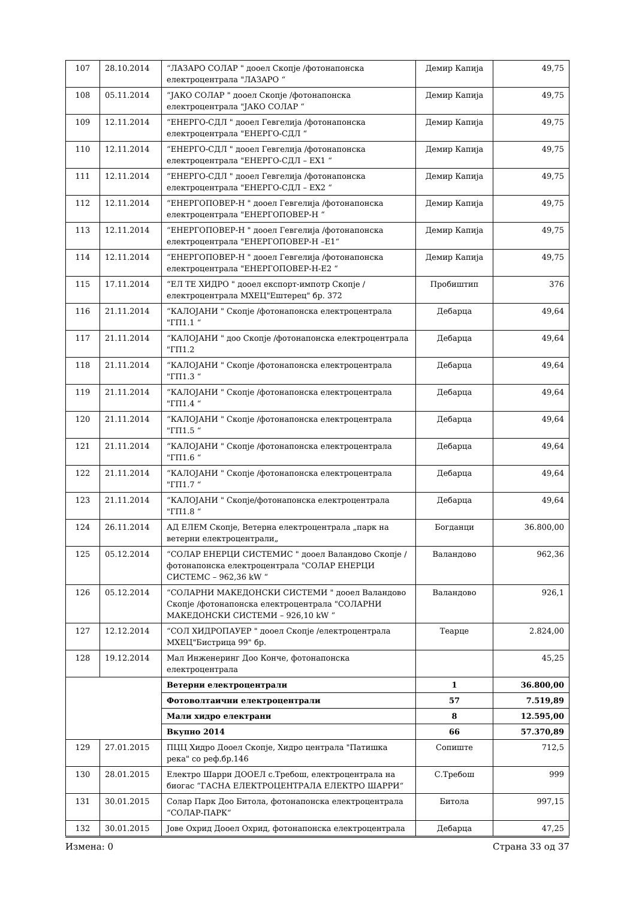| 107 | 28.10.2014 | “ЛАЗАРО СОЛАР " дооел Скопје /фотонапонска електроцентрала "ЛАЗАРО “ | Демир Капија | 49,75 |
| 108 | 05.11.2014 | “ЈАКО СОЛАР " дооел Скопје /фотонапонска електроцентрала "ЈАКО СОЛАР “ | Демир Капија | 49,75 |
| 109 | 12.11.2014 | “ЕНЕРГО-СДЛ " дооел Гевгелија /фотонапонска електроцентрала "ЕНЕРГО-СДЛ “ | Демир Капија | 49,75 |
| 110 | 12.11.2014 | “ЕНЕРГО-СДЛ " дооел Гевгелија /фотонапонска електроцентрала "ЕНЕРГО-СДЛ – ЕХ1 “ | Демир Капија | 49,75 |
| 111 | 12.11.2014 | “ЕНЕРГО-СДЛ " дооел Гевгелија /фотонапонска електроцентрала "ЕНЕРГО-СДЛ – ЕХ2 “ | Демир Капија | 49,75 |
| 112 | 12.11.2014 | “ЕНЕРГОПОВЕР-Н " дооел Гевгелија /фотонапонска електроцентрала "ЕНЕРГОПОВЕР-Н “ | Демир Капија | 49,75 |
| 113 | 12.11.2014 | “ЕНЕРГОПОВЕР-Н " дооел Гевгелија /фотонапонска електроцентрала "ЕНЕРГОПОВЕР-Н –Е1“ | Демир Капија | 49,75 |
| 114 | 12.11.2014 | “ЕНЕРГОПОВЕР-Н " дооел Гевгелија /фотонапонска електроцентрала "ЕНЕРГОПОВЕР-Н-Е2 “ | Демир Капија | 49,75 |
| 115 | 17.11.2014 | “ЕЛ ТЕ ХИДРО " дооел експорт-импотр Скопје /електроцентрала МХЕЦ"Ештерец" бр. 372 | Пробиштип | 376 |
| 116 | 21.11.2014 | “КАЛОЈАНИ " Скопје /фотонапонска електроцентрала "ГП1.1 “ | Дебарца | 49,64 |
| 117 | 21.11.2014 | “КАЛОЈАНИ " доо Скопје /фотонапонска електроцентрала "ГП1.2 | Дебарца | 49,64 |
| 118 | 21.11.2014 | “КАЛОЈАНИ " Скопје /фотонапонска електроцентрала "ГП1.3 “ | Дебарца | 49,64 |
| 119 | 21.11.2014 | “КАЛОЈАНИ " Скопје /фотонапонска електроцентрала "ГП1.4 “ | Дебарца | 49,64 |
| 120 | 21.11.2014 | “КАЛОЈАНИ " Скопје /фотонапонска електроцентрала "ГП1.5 “ | Дебарца | 49,64 |
| 121 | 21.11.2014 | “КАЛОЈАНИ " Скопје /фотонапонска електроцентрала "ГП1.6 “ | Дебарца | 49,64 |
| 122 | 21.11.2014 | “КАЛОЈАНИ " Скопје /фотонапонска електроцентрала "ГП1.7 “ | Дебарца | 49,64 |
| 123 | 21.11.2014 | “КАЛОЈАНИ " Скопје/фотонапонска електроцентрала "ГП1.8 “ | Дебарца | 49,64 |
| 124 | 26.11.2014 | АД ЕЛЕМ Скопје, Ветерна електроцентрала „парк на ветерни електроцентрали„ | Богданци | 36.800,00 |
| 125 | 05.12.2014 | “СОЛАР ЕНЕРЦИ СИСТЕМИС " дооел Валандово Скопје /фотонапонска електроцентрала "СОЛАР ЕНЕРЦИ СИСТЕМС – 962,36 kW “ | Валандово | 962,36 |
| 126 | 05.12.2014 | “СОЛАРНИ МАКЕДОНСКИ СИСТЕМИ " дооел Валандово Скопје /фотонапонска електроцентрала "СОЛАРНИ МАКЕДОНСКИ СИСТЕМИ – 926,10 kW “ | Валандово | 926,1 |
| 127 | 12.12.2014 | “СОЛ ХИДРОПАУЕР " дооел Скопје /електроцентрала МХЕЦ"Бистрица 99" бр. | Теарце | 2.824,00 |
| 128 | 19.12.2014 | Мал Инженеринг Доо Конче, фотонапонска електроцентрала | | 45,25 |
| | | Ветерни електроцентрали | 1 | 36.800,00 |
| | | Фотоволтаични електроцентрали | 57 | 7.519,89 |
| | | Мали хидро електрани | 8 | 12.595,00 |
| | | Вкупно 2014 | 66 | 57.370,89 |
| 129 | 27.01.2015 | ПЦЦ Хидро Дооел Скопје, Хидро централа "Патишка река" со реф.бр.146 | Сопиште | 712,5 |
| 130 | 28.01.2015 | Електро Шарри ДООЕЛ с.Требош, електроцентрала на биогас “ГАСНА ЕЛЕКТРОЦЕНТРАЛА ЕЛЕКТРО ШАРРИ“ | С.Требош | 999 |
| 131 | 30.01.2015 | Солар Парк Доо Битола, фотонапонска електроцентрала “СОЛАР-ПАРК“ | Битола | 997,15 |
| 132 | 30.01.2015 | Јове Охрид Дооел Охрид, фотонапонска електроцентрала | Дебарца | 47,25 |
Измена: 0 Страна 33 од 37